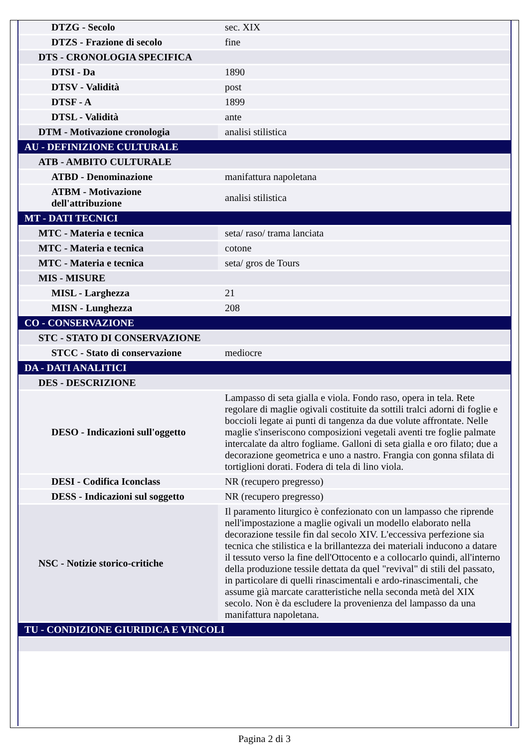| DTZG - Secolo | sec. XIX |
| DTZS - Frazione di secolo | fine |
| DTS - CRONOLOGIA SPECIFICA | |
| DTSI - Da | 1890 |
| DTSV - Validità | post |
| DTSF - A | 1899 |
| DTSL - Validità | ante |
| DTM - Motivazione cronologia | analisi stilistica |
| AU - DEFINIZIONE CULTURALE | |
| ATB - AMBITO CULTURALE | |
| ATBD - Denominazione | manifattura napoletana |
| ATBM - Motivazione dell'attribuzione | analisi stilistica |
| MT - DATI TECNICI | |
| MTC - Materia e tecnica | seta/ raso/ trama lanciata |
| MTC - Materia e tecnica | cotone |
| MTC - Materia e tecnica | seta/ gros de Tours |
| MIS - MISURE | |
| MISL - Larghezza | 21 |
| MISN - Lunghezza | 208 |
| CO - CONSERVAZIONE | |
| STC - STATO DI CONSERVAZIONE | |
| STCC - Stato di conservazione | mediocre |
| DA - DATI ANALITICI | |
| DES - DESCRIZIONE | |
| DESO - Indicazioni sull'oggetto | Lampasso di seta gialla e viola. Fondo raso, opera in tela. Rete regolare di maglie ogivali costituite da sottili tralci adorni di foglie e boccioli legate ai punti di tangenza da due volute affrontate. Nelle maglie s'inseriscono composizioni vegetali aventi tre foglie palmate intercalate da altro fogliame. Galloni di seta gialla e oro filato; due a decorazione geometrica e uno a nastro. Frangia con gonna sfilata di tortiglioni dorati. Fodera di tela di lino viola. |
| DESI - Codifica Iconclass | NR (recupero pregresso) |
| DESS - Indicazioni sul soggetto | NR (recupero pregresso) |
| NSC - Notizie storico-critiche | Il paramento liturgico è confezionato con un lampasso che riprende nell'impostazione a maglie ogivali un modello elaborato nella decorazione tessile fin dal secolo XIV. L'eccessiva perfezione sia tecnica che stilistica e la brillantezza dei materiali inducono a datare il tessuto verso la fine dell'Ottocento e a collocarlo quindi, all'interno della produzione tessile dettata da quel "revival" di stili del passato, in particolare di quelli rinascimentali e ardo-rinascimentali, che assume già marcate caratteristiche nella seconda metà del XIX secolo. Non è da escludere la provenienza del lampasso da una manifattura napoletana. |
| TU - CONDIZIONE GIURIDICA E VINCOLI | |
Pagina 2 di 3